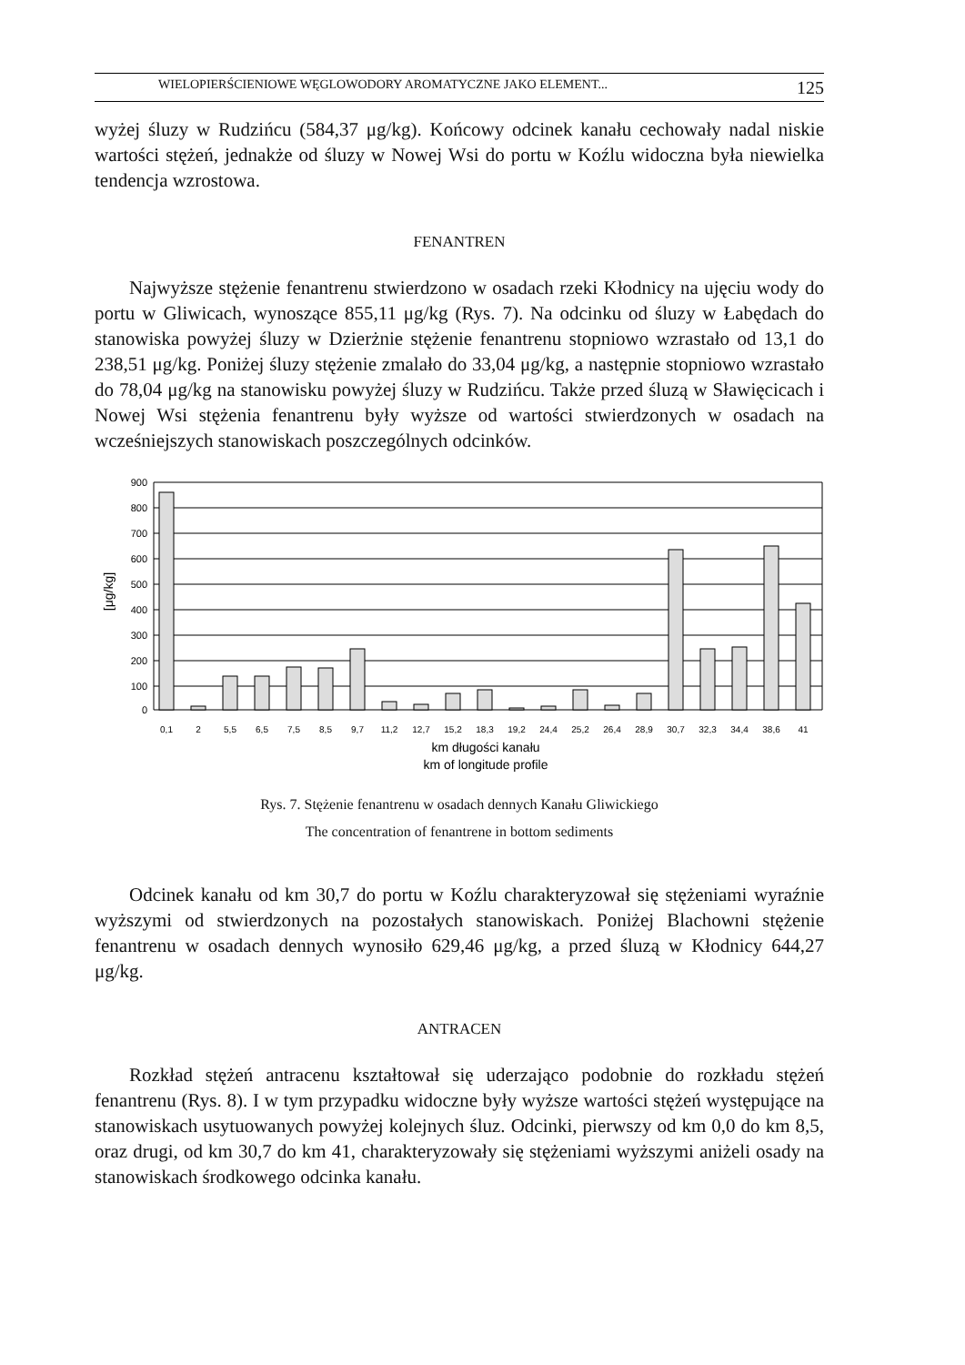WIELOPIERŚCIENIOWE WĘGLOWODORY AROMATYCZNE JAKO ELEMENT... 125
wyżej śluzy w Rudzińcu (584,37 μg/kg). Końcowy odcinek kanału cechowały nadal niskie wartości stężeń, jednakże od śluzy w Nowej Wsi do portu w Koźlu widoczna była niewielka tendencja wzrostowa.
FENANTREN
Najwyższe stężenie fenantrenu stwierdzono w osadach rzeki Kłodnicy na ujęciu wody do portu w Gliwicach, wynoszące 855,11 μg/kg (Rys. 7). Na odcinku od śluzy w Łabędach do stanowiska powyżej śluzy w Dzierżnie stężenie fenantrenu stopniowo wzrastało od 13,1 do 238,51 μg/kg. Poniżej śluzy stężenie zmalało do 33,04 μg/kg, a następnie stopniowo wzrastało do 78,04 μg/kg na stanowisku powyżej śluzy w Rudzińcu. Także przed śluzą w Sławięcicach i Nowej Wsi stężenia fenantrenu były wyższe od wartości stwierdzonych w osadach na wcześniejszych stanowiskach poszczególnych odcinków.
[μg/kg]
900
800
700
600
500
400
300
200
100
0
0,1
2
5,5
6,5
7,5
8,5
9,7
11,2
12,7
15,2
18,3
19,2
24,4
25,2
26,4
28,9
30,7
32,3
34,4
38,6
41
km długości kanału
km of longitude profile
Rys. 7. Stężenie fenantrenu w osadach dennych Kanału Gliwickiego
The concentration of fenantrene in bottom sediments
Odcinek kanału od km 30,7 do portu w Koźlu charakteryzował się stężeniami wyraźnie wyższymi od stwierdzonych na pozostałych stanowiskach. Poniżej Blachowni stężenie fenantrenu w osadach dennych wynosiło 629,46 μg/kg, a przed śluzą w Kłodnicy 644,27 μg/kg.
ANTRACEN
Rozkład stężeń antracenu kształtował się uderzająco podobnie do rozkładu stężeń fenantrenu (Rys. 8). I w tym przypadku widoczne były wyższe wartości stężeń występujące na stanowiskach usytuowanych powyżej kolejnych śluz. Odcinki, pierwszy od km 0,0 do km 8,5, oraz drugi, od km 30,7 do km 41, charakteryzowały się stężeniami wyższymi aniżeli osady na stanowiskach środkowego odcinka kanału.